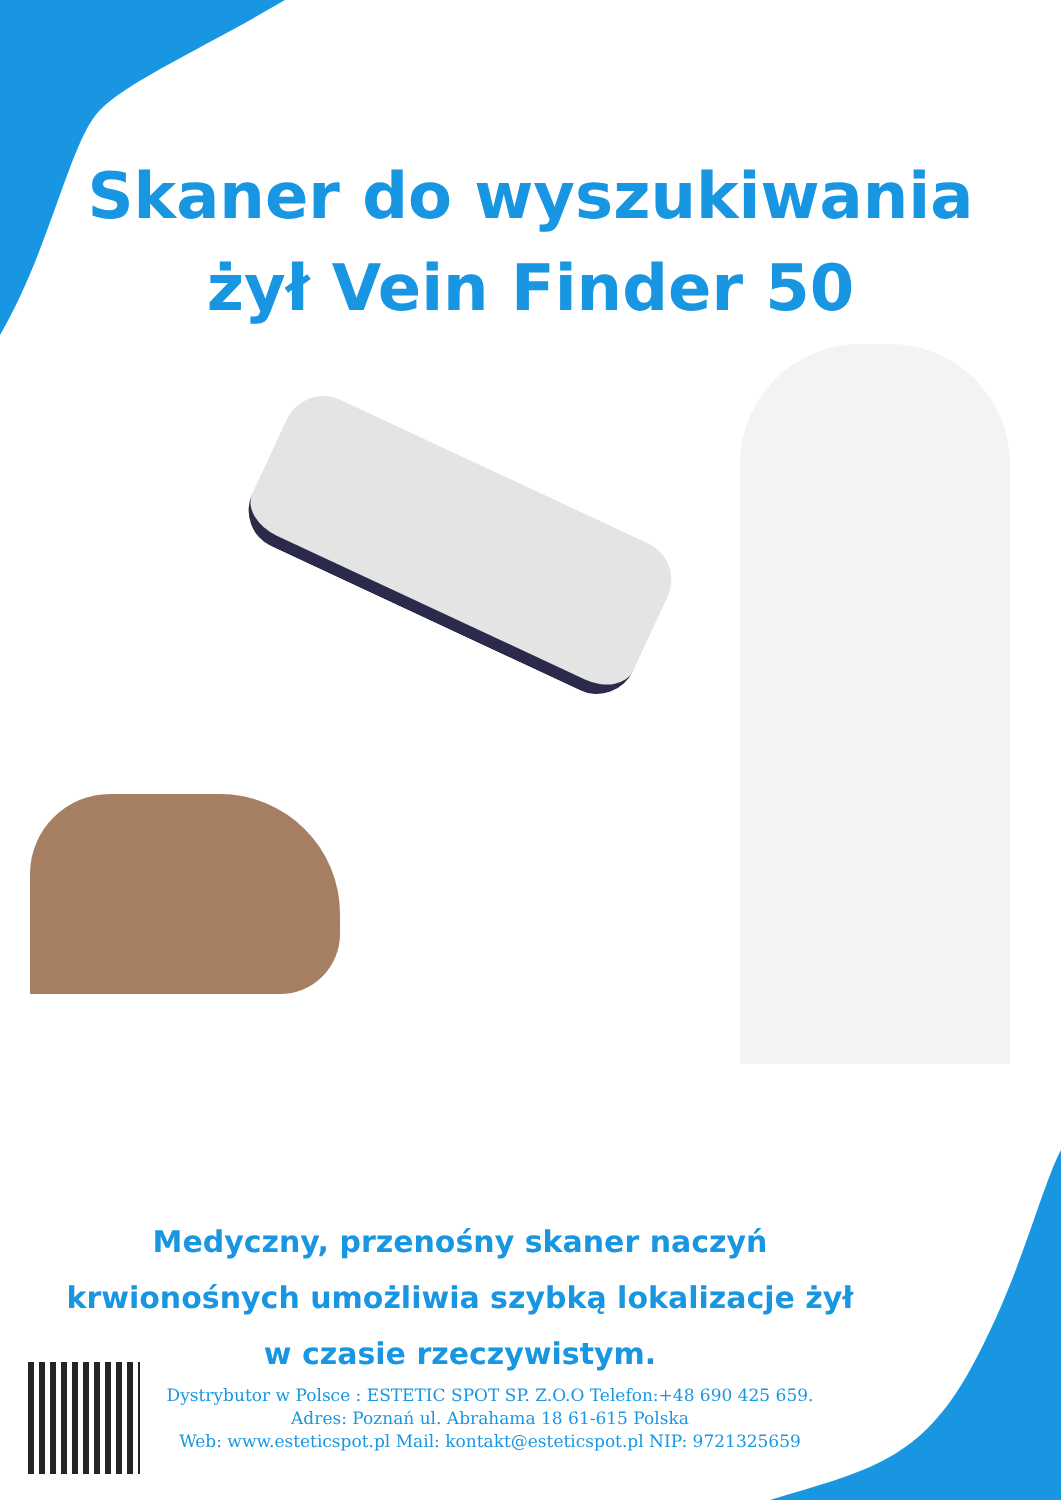Skaner do wyszukiwania
żył Vein Finder 50
Medyczny, przenośny skaner naczyń
krwionośnych umożliwia szybką lokalizacje żył
w czasie rzeczywistym.
Dystrybutor w Polsce : ESTETIC SPOT SP. Z.O.O Telefon:+48 690 425 659.
Adres: Poznań ul. Abrahama 18 61-615 Polska
Web: www.esteticspot.pl Mail: kontakt@esteticspot.pl NIP: 9721325659